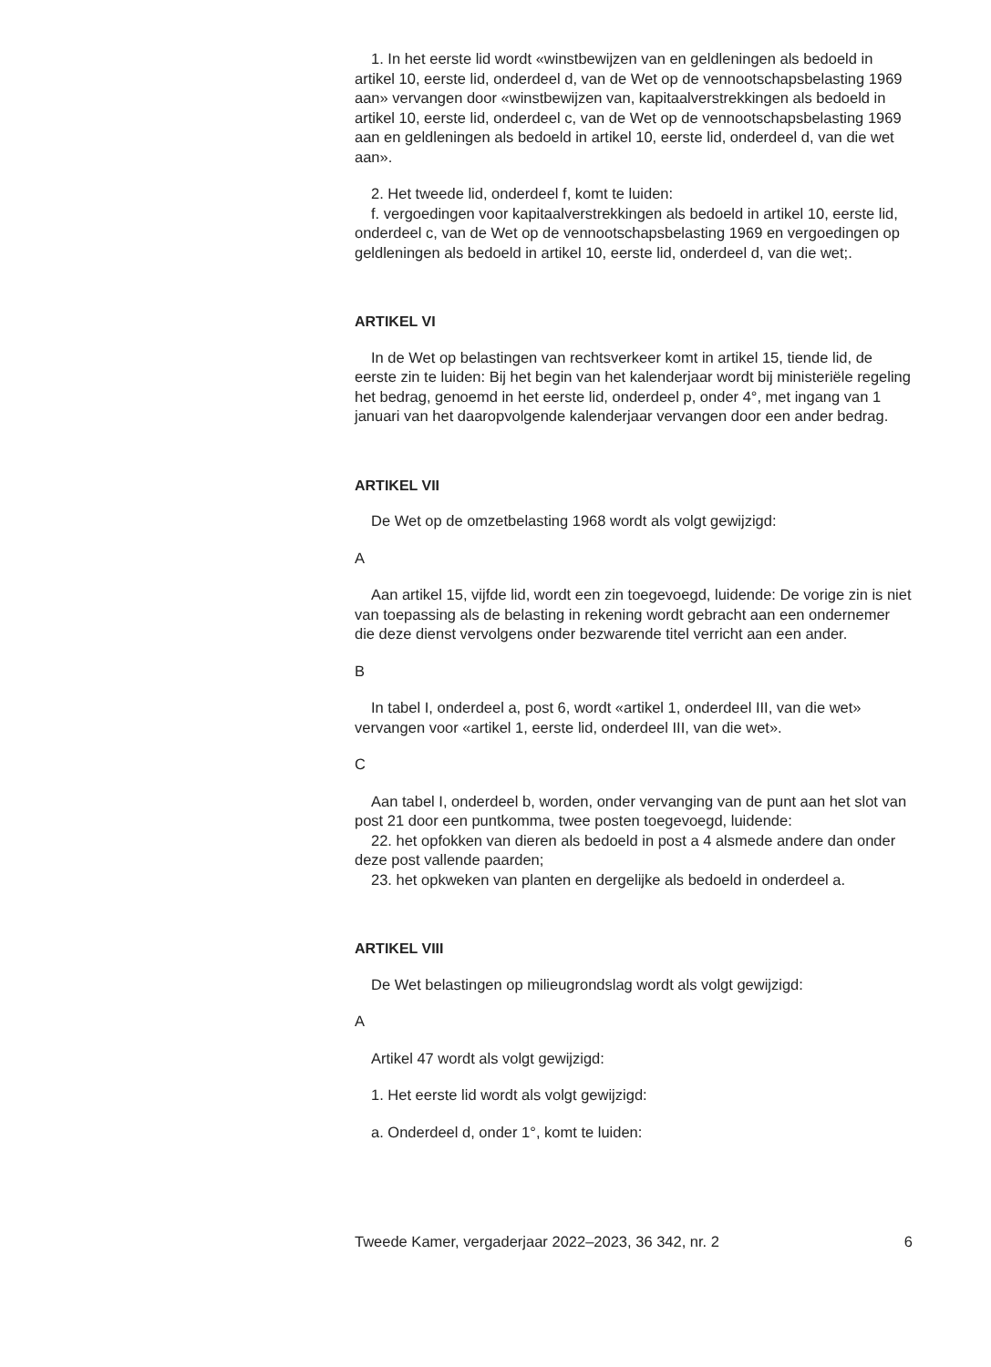1. In het eerste lid wordt «winstbewijzen van en geldleningen als bedoeld in artikel 10, eerste lid, onderdeel d, van de Wet op de vennootschapsbelasting 1969 aan» vervangen door «winstbewijzen van, kapitaalverstrekkingen als bedoeld in artikel 10, eerste lid, onderdeel c, van de Wet op de vennootschapsbelasting 1969 aan en geldleningen als bedoeld in artikel 10, eerste lid, onderdeel d, van die wet aan».
2. Het tweede lid, onderdeel f, komt te luiden:
f. vergoedingen voor kapitaalverstrekkingen als bedoeld in artikel 10, eerste lid, onderdeel c, van de Wet op de vennootschapsbelasting 1969 en vergoedingen op geldleningen als bedoeld in artikel 10, eerste lid, onderdeel d, van die wet;.
ARTIKEL VI
In de Wet op belastingen van rechtsverkeer komt in artikel 15, tiende lid, de eerste zin te luiden: Bij het begin van het kalenderjaar wordt bij ministeriële regeling het bedrag, genoemd in het eerste lid, onderdeel p, onder 4°, met ingang van 1 januari van het daaropvolgende kalenderjaar vervangen door een ander bedrag.
ARTIKEL VII
De Wet op de omzetbelasting 1968 wordt als volgt gewijzigd:
A
Aan artikel 15, vijfde lid, wordt een zin toegevoegd, luidende: De vorige zin is niet van toepassing als de belasting in rekening wordt gebracht aan een ondernemer die deze dienst vervolgens onder bezwarende titel verricht aan een ander.
B
In tabel I, onderdeel a, post 6, wordt «artikel 1, onderdeel III, van die wet» vervangen voor «artikel 1, eerste lid, onderdeel III, van die wet».
C
Aan tabel I, onderdeel b, worden, onder vervanging van de punt aan het slot van post 21 door een puntkomma, twee posten toegevoegd, luidende:
22. het opfokken van dieren als bedoeld in post a 4 alsmede andere dan onder deze post vallende paarden;
23. het opkweken van planten en dergelijke als bedoeld in onderdeel a.
ARTIKEL VIII
De Wet belastingen op milieugrondslag wordt als volgt gewijzigd:
A
Artikel 47 wordt als volgt gewijzigd:
1. Het eerste lid wordt als volgt gewijzigd:
a. Onderdeel d, onder 1°, komt te luiden:
Tweede Kamer, vergaderjaar 2022–2023, 36 342, nr. 2 6